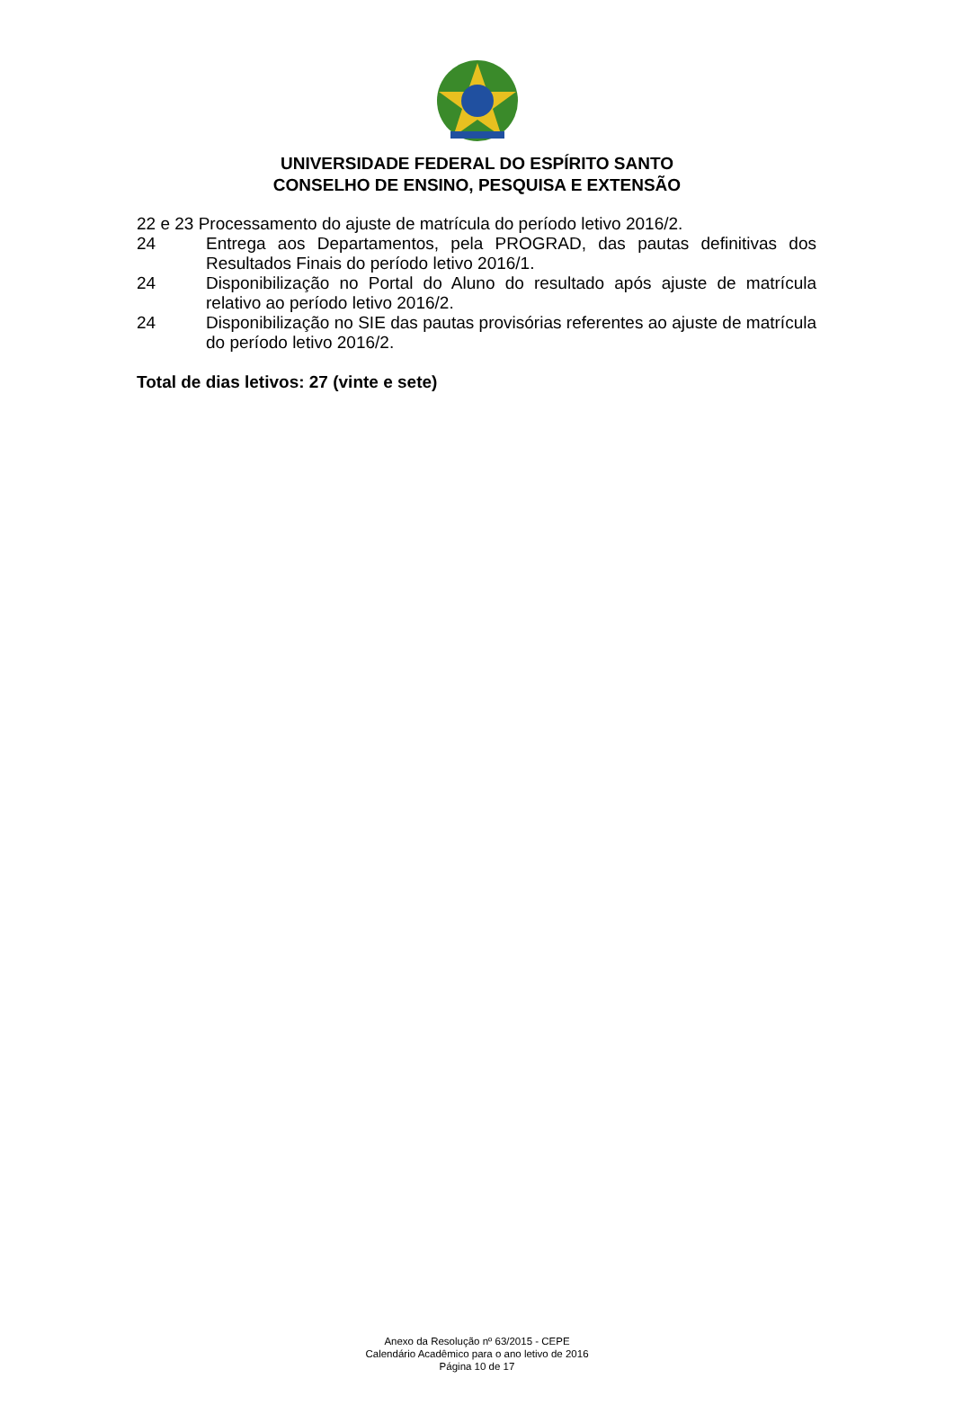UNIVERSIDADE FEDERAL DO ESPÍRITO SANTO
CONSELHO DE ENSINO, PESQUISA E EXTENSÃO
22 e 23 Processamento do ajuste de matrícula do período letivo 2016/2.
24 Entrega aos Departamentos, pela PROGRAD, das pautas definitivas dos Resultados Finais do período letivo 2016/1.
24 Disponibilização no Portal do Aluno do resultado após ajuste de matrícula relativo ao período letivo 2016/2.
24 Disponibilização no SIE das pautas provisórias referentes ao ajuste de matrícula do período letivo 2016/2.
Total de dias letivos: 27 (vinte e sete)
Anexo da Resolução nº 63/2015 - CEPE
Calendário Acadêmico para o ano letivo de 2016
Página 10 de 17